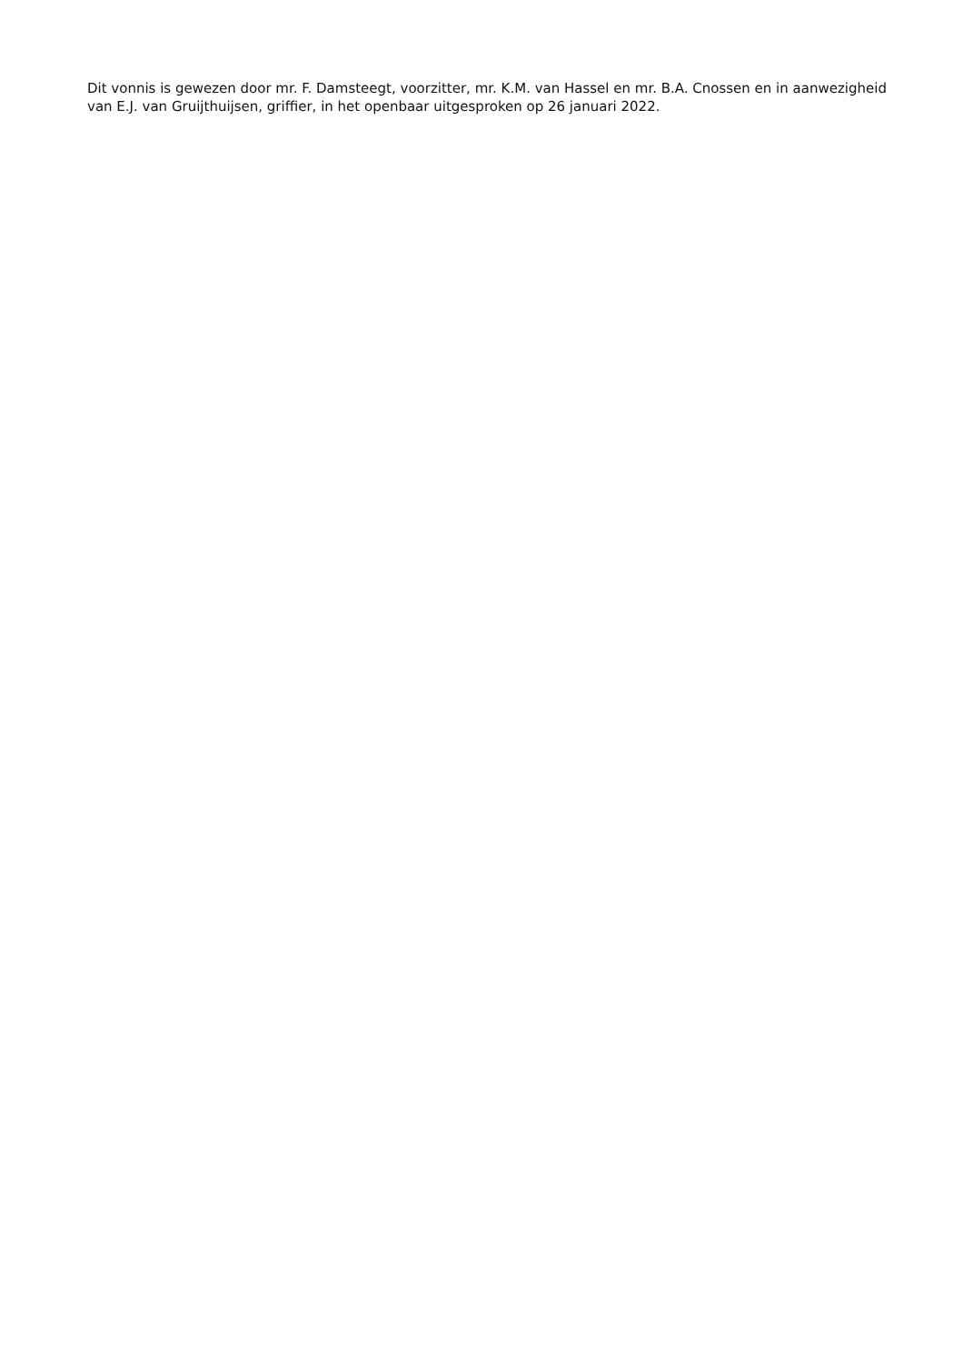Dit vonnis is gewezen door mr. F. Damsteegt, voorzitter, mr. K.M. van Hassel en mr. B.A. Cnossen en in aanwezigheid van E.J. van Gruijthuijsen, griffier, in het openbaar uitgesproken op 26 januari 2022.